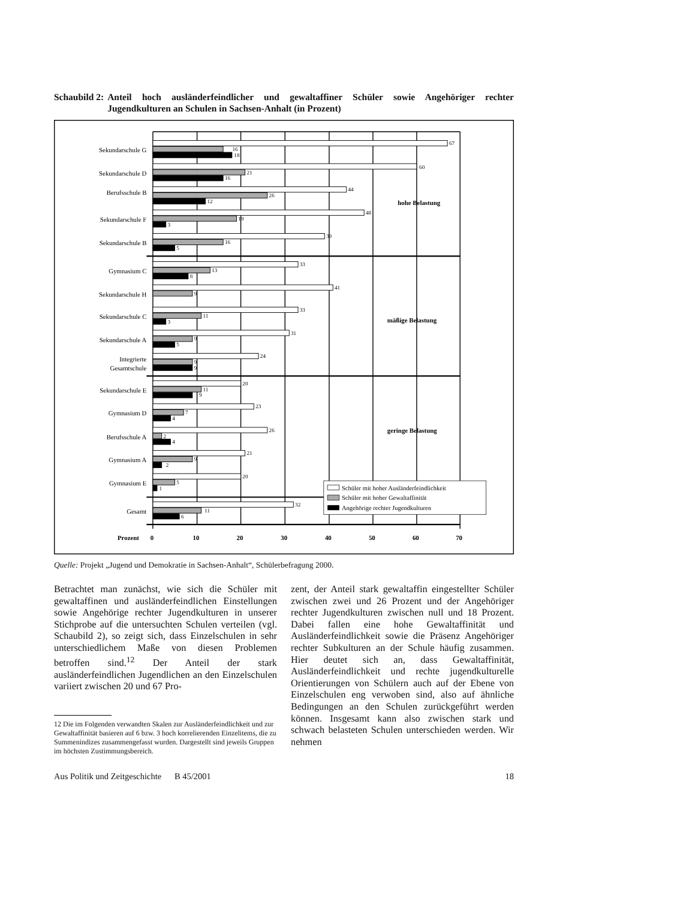Schaubild 2: Anteil hoch ausländerfeindlicher und gewaltaffiner Schüler sowie Angehöriger rechter Jugendkulturen an Schulen in Sachsen-Anhalt (in Prozent)
67
16
18
60
21
16
44
26
12
48
19
3
39
16
5
33
13
8
41
9
33
11
3
31
9
5
24
9
9
20
11
9
23
7
4
26
2
4
21
9
2
20
5
1
32
11
6
Sekundarschule G
Sekundarschule D
Berufsschule B
Sekundarschule F
Sekundarschule B
Gymnasium C
Sekundarschule H
Sekundarschule C
Sekundarschule A
Integrierte
Gesamtschule
Sekundarschule E
Gymnasium D
Berufsschule A
Gymnasium A
Gymnasium E
Gesamt
hohe Belastung
mäßige Belastung
geringe Belastung
Prozent
0
10
20
30
40
50
60
70
Schüler mit hoher Ausländerfeindlichkeit
Schüler mit hoher Gewaltaffinität
Angehörige rechter Jugendkulturen
Quelle: Projekt „Jugend und Demokratie in Sachsen-Anhalt“, Schülerbefragung 2000.
Betrachtet man zunächst, wie sich die Schüler mit gewaltaffinen und ausländerfeindlichen Einstellungen sowie Angehörige rechter Jugendkulturen in unserer Stichprobe auf die untersuchten Schulen verteilen (vgl. Schaubild 2), so zeigt sich, dass Einzelschulen in sehr unterschiedlichem Maße von diesen Problemen betroffen sind.<sup>12</sup> Der Anteil der stark ausländerfeindlichen Jugendlichen an den Einzelschulen variiert zwischen 20 und 67 Pro-
12 Die im Folgenden verwandten Skalen zur Ausländerfeindlichkeit und zur Gewaltaffinität basieren auf 6 bzw. 3 hoch korrelierenden Einzelitems, die zu Summenindizes zusammengefasst wurden. Dargestellt sind jeweils Gruppen im höchsten Zustimmungsbereich.
zent, der Anteil stark gewaltaffin eingestellter Schüler zwischen zwei und 26 Prozent und der Angehöriger rechter Jugendkulturen zwischen null und 18 Prozent. Dabei fallen eine hohe Gewaltaffinität und Ausländerfeindlichkeit sowie die Präsenz Angehöriger rechter Subkulturen an der Schule häufig zusammen. Hier deutet sich an, dass Gewaltaffinität, Ausländerfeindlichkeit und rechte jugendkulturelle Orientierungen von Schülern auch auf der Ebene von Einzelschulen eng verwoben sind, also auf ähnliche Bedingungen an den Schulen zurückgeführt werden können. Insgesamt kann also zwischen stark und schwach belasteten Schulen unterschieden werden. Wir nehmen
Aus Politik und Zeitgeschichte B 45/2001 18